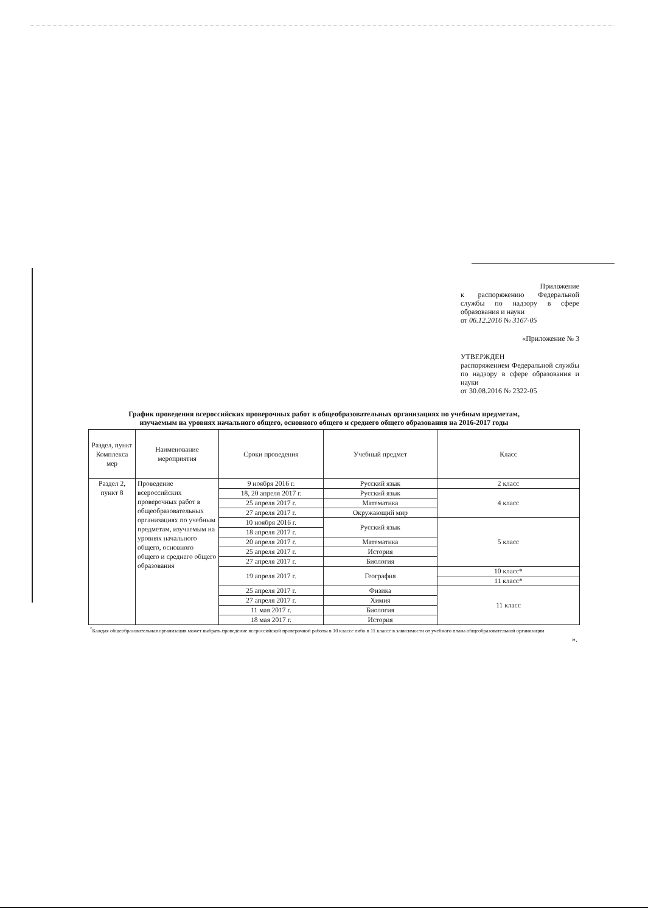Приложение
к распоряжению Федеральной службы по надзору в сфере образования и науки
от 06.12.2016 № 3167-05
«Приложение № 3
УТВЕРЖДЕН
распоряжением Федеральной службы по надзору в сфере образования и науки
от 30.08.2016 № 2322-05
График проведения всероссийских проверочных работ в общеобразовательных организациях по учебным предметам,
изучаемым на уровнях начального общего, основного общего и среднего общего образования на 2016-2017 годы
| Раздел, пункт Комплекса мер | Наименование мероприятия | Сроки проведения | Учебный предмет | Класс |
| --- | --- | --- | --- | --- |
| Раздел 2, пункт 8 | Проведение всероссийских проверочных работ в общеобразовательных организациях по учебным предметам, изучаемым на уровнях начального общего, основного общего и среднего общего образования | 9 ноября 2016 г. | Русский язык | 2 класс |
| | | 18, 20 апреля 2017 г. | Русский язык | 4 класс |
| | | 25 апреля 2017 г. | Математика | |
| | | 27 апреля 2017 г. | Окружающий мир | |
| | | 10 ноября 2016 г. | Русский язык | 5 класс |
| | | 18 апреля 2017 г. | | |
| | | 20 апреля 2017 г. | Математика | |
| | | 25 апреля 2017 г. | История | |
| | | 27 апреля 2017 г. | Биология | |
| | | 19 апреля 2017 г. | География | 10 класс* |
| | | | | 11 класс* |
| | | 25 апреля 2017 г. | Физика | 11 класс |
| | | 27 апреля 2017 г. | Химия | |
| | | 11 мая 2017 г. | Биология | |
| | | 18 мая 2017 г. | История | |
<sup>*</sup> Каждая общеобразовательная организация может выбрать проведение всероссийской проверочной работы в 10 классе либо в 11 классе в зависимости от учебного плана общеобразовательной организации
».